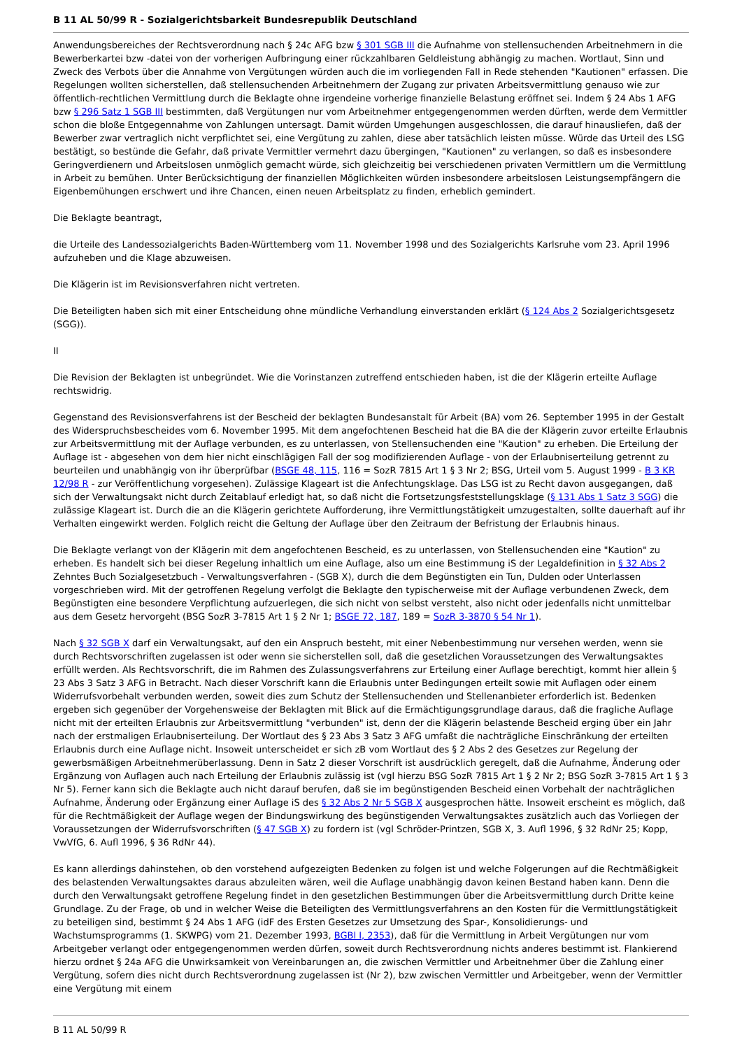B 11 AL 50/99 R - Sozialgerichtsbarkeit Bundesrepublik Deutschland
Anwendungsbereiches der Rechtsverordnung nach § 24c AFG bzw § 301 SGB III die Aufnahme von stellensuchenden Arbeitnehmern in die Bewerberkartei bzw -datei von der vorherigen Aufbringung einer rückzahlbaren Geldleistung abhängig zu machen. Wortlaut, Sinn und Zweck des Verbots über die Annahme von Vergütungen würden auch die im vorliegenden Fall in Rede stehenden "Kautionen" erfassen. Die Regelungen wollten sicherstellen, daß stellensuchenden Arbeitnehmern der Zugang zur privaten Arbeitsvermittlung genauso wie zur öffentlich-rechtlichen Vermittlung durch die Beklagte ohne irgendeine vorherige finanzielle Belastung eröffnet sei. Indem § 24 Abs 1 AFG bzw § 296 Satz 1 SGB III bestimmten, daß Vergütungen nur vom Arbeitnehmer entgegengenommen werden dürften, werde dem Vermittler schon die bloße Entgegennahme von Zahlungen untersagt. Damit würden Umgehungen ausgeschlossen, die darauf hinausliefen, daß der Bewerber zwar vertraglich nicht verpflichtet sei, eine Vergütung zu zahlen, diese aber tatsächlich leisten müsse. Würde das Urteil des LSG bestätigt, so bestünde die Gefahr, daß private Vermittler vermehrt dazu übergingen, "Kautionen" zu verlangen, so daß es insbesondere Geringverdienern und Arbeitslosen unmöglich gemacht würde, sich gleichzeitig bei verschiedenen privaten Vermittlern um die Vermittlung in Arbeit zu bemühen. Unter Berücksichtigung der finanziellen Möglichkeiten würden insbesondere arbeitslosen Leistungsempfängern die Eigenbemühungen erschwert und ihre Chancen, einen neuen Arbeitsplatz zu finden, erheblich gemindert.
Die Beklagte beantragt,
die Urteile des Landessozialgerichts Baden-Württemberg vom 11. November 1998 und des Sozialgerichts Karlsruhe vom 23. April 1996 aufzuheben und die Klage abzuweisen.
Die Klägerin ist im Revisionsverfahren nicht vertreten.
Die Beteiligten haben sich mit einer Entscheidung ohne mündliche Verhandlung einverstanden erklärt (§ 124 Abs 2 Sozialgerichtsgesetz (SGG)).
II
Die Revision der Beklagten ist unbegründet. Wie die Vorinstanzen zutreffend entschieden haben, ist die der Klägerin erteilte Auflage rechtswidrig.
Gegenstand des Revisionsverfahrens ist der Bescheid der beklagten Bundesanstalt für Arbeit (BA) vom 26. September 1995 in der Gestalt des Widerspruchsbescheides vom 6. November 1995. Mit dem angefochtenen Bescheid hat die BA die der Klägerin zuvor erteilte Erlaubnis zur Arbeitsvermittlung mit der Auflage verbunden, es zu unterlassen, von Stellensuchenden eine "Kaution" zu erheben. Die Erteilung der Auflage ist - abgesehen von dem hier nicht einschlägigen Fall der sog modifizierenden Auflage - von der Erlaubniserteilung getrennt zu beurteilen und unabhängig von ihr überprüfbar (BSGE 48, 115, 116 = SozR 7815 Art 1 § 3 Nr 2; BSG, Urteil vom 5. August 1999 - B 3 KR 12/98 R - zur Veröffentlichung vorgesehen). Zulässige Klageart ist die Anfechtungsklage. Das LSG ist zu Recht davon ausgegangen, daß sich der Verwaltungsakt nicht durch Zeitablauf erledigt hat, so daß nicht die Fortsetzungsfeststellungsklage (§ 131 Abs 1 Satz 3 SGG) die zulässige Klageart ist. Durch die an die Klägerin gerichtete Aufforderung, ihre Vermittlungstätigkeit umzugestalten, sollte dauerhaft auf ihr Verhalten eingewirkt werden. Folglich reicht die Geltung der Auflage über den Zeitraum der Befristung der Erlaubnis hinaus.
Die Beklagte verlangt von der Klägerin mit dem angefochtenen Bescheid, es zu unterlassen, von Stellensuchenden eine "Kaution" zu erheben. Es handelt sich bei dieser Regelung inhaltlich um eine Auflage, also um eine Bestimmung iS der Legaldefinition in § 32 Abs 2 Zehntes Buch Sozialgesetzbuch - Verwaltungsverfahren - (SGB X), durch die dem Begünstigten ein Tun, Dulden oder Unterlassen vorgeschrieben wird. Mit der getroffenen Regelung verfolgt die Beklagte den typischerweise mit der Auflage verbundenen Zweck, dem Begünstigten eine besondere Verpflichtung aufzuerlegen, die sich nicht von selbst versteht, also nicht oder jedenfalls nicht unmittelbar aus dem Gesetz hervorgeht (BSG SozR 3-7815 Art 1 § 2 Nr 1; BSGE 72, 187, 189 = SozR 3-3870 § 54 Nr 1).
Nach § 32 SGB X darf ein Verwaltungsakt, auf den ein Anspruch besteht, mit einer Nebenbestimmung nur versehen werden, wenn sie durch Rechtsvorschriften zugelassen ist oder wenn sie sicherstellen soll, daß die gesetzlichen Voraussetzungen des Verwaltungsaktes erfüllt werden. Als Rechtsvorschrift, die im Rahmen des Zulassungsverfahrens zur Erteilung einer Auflage berechtigt, kommt hier allein § 23 Abs 3 Satz 3 AFG in Betracht. Nach dieser Vorschrift kann die Erlaubnis unter Bedingungen erteilt sowie mit Auflagen oder einem Widerrufsvorbehalt verbunden werden, soweit dies zum Schutz der Stellensuchenden und Stellenanbieter erforderlich ist. Bedenken ergeben sich gegenüber der Vorgehensweise der Beklagten mit Blick auf die Ermächtigungsgrundlage daraus, daß die fragliche Auflage nicht mit der erteilten Erlaubnis zur Arbeitsvermittlung "verbunden" ist, denn der die Klägerin belastende Bescheid erging über ein Jahr nach der erstmaligen Erlaubniserteilung. Der Wortlaut des § 23 Abs 3 Satz 3 AFG umfaßt die nachträgliche Einschränkung der erteilten Erlaubnis durch eine Auflage nicht. Insoweit unterscheidet er sich zB vom Wortlaut des § 2 Abs 2 des Gesetzes zur Regelung der gewerbsmäßigen Arbeitnehmerüberlassung. Denn in Satz 2 dieser Vorschrift ist ausdrücklich geregelt, daß die Aufnahme, Änderung oder Ergänzung von Auflagen auch nach Erteilung der Erlaubnis zulässig ist (vgl hierzu BSG SozR 7815 Art 1 § 2 Nr 2; BSG SozR 3-7815 Art 1 § 3 Nr 5). Ferner kann sich die Beklagte auch nicht darauf berufen, daß sie im begünstigenden Bescheid einen Vorbehalt der nachträglichen Aufnahme, Änderung oder Ergänzung einer Auflage iS des § 32 Abs 2 Nr 5 SGB X ausgesprochen hätte. Insoweit erscheint es möglich, daß für die Rechtmäßigkeit der Auflage wegen der Bindungswirkung des begünstigenden Verwaltungsaktes zusätzlich auch das Vorliegen der Voraussetzungen der Widerrufsvorschriften (§ 47 SGB X) zu fordern ist (vgl Schröder-Printzen, SGB X, 3. Aufl 1996, § 32 RdNr 25; Kopp, VwVfG, 6. Aufl 1996, § 36 RdNr 44).
Es kann allerdings dahinstehen, ob den vorstehend aufgezeigten Bedenken zu folgen ist und welche Folgerungen auf die Rechtmäßigkeit des belastenden Verwaltungsaktes daraus abzuleiten wären, weil die Auflage unabhängig davon keinen Bestand haben kann. Denn die durch den Verwaltungsakt getroffene Regelung findet in den gesetzlichen Bestimmungen über die Arbeitsvermittlung durch Dritte keine Grundlage. Zu der Frage, ob und in welcher Weise die Beteiligten des Vermittlungsverfahrens an den Kosten für die Vermittlungstätigkeit zu beteiligen sind, bestimmt § 24 Abs 1 AFG (idF des Ersten Gesetzes zur Umsetzung des Spar-, Konsolidierungs- und Wachstumsprogramms (1. SKWPG) vom 21. Dezember 1993, BGBl I, 2353), daß für die Vermittlung in Arbeit Vergütungen nur vom Arbeitgeber verlangt oder entgegengenommen werden dürfen, soweit durch Rechtsverordnung nichts anderes bestimmt ist. Flankierend hierzu ordnet § 24a AFG die Unwirksamkeit von Vereinbarungen an, die zwischen Vermittler und Arbeitnehmer über die Zahlung einer Vergütung, sofern dies nicht durch Rechtsverordnung zugelassen ist (Nr 2), bzw zwischen Vermittler und Arbeitgeber, wenn der Vermittler eine Vergütung mit einem
B 11 AL 50/99 R